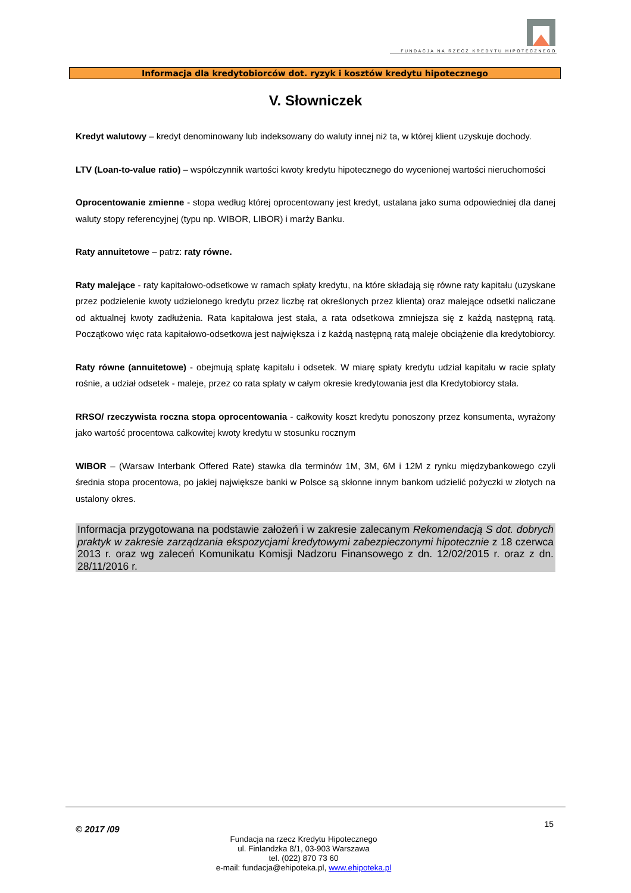FUNDACJA NA RZECZ KREDYTU HIPOTECZNEGO
Informacja dla kredytobiorców dot. ryzyk i kosztów kredytu hipotecznego
V. Słowniczek
Kredyt walutowy – kredyt denominowany lub indeksowany do waluty innej niż ta, w której klient uzyskuje dochody.
LTV (Loan-to-value ratio) – współczynnik wartości kwoty kredytu hipotecznego do wycenionej wartości nieruchomości
Oprocentowanie zmienne - stopa według której oprocentowany jest kredyt, ustalana jako suma odpowiedniej dla danej waluty stopy referencyjnej (typu np. WIBOR, LIBOR) i marży Banku.
Raty annuitetowe – patrz: raty równe.
Raty malejące - raty kapitałowo-odsetkowe w ramach spłaty kredytu, na które składają się równe raty kapitału (uzyskane przez podzielenie kwoty udzielonego kredytu przez liczbę rat określonych przez klienta) oraz malejące odsetki naliczane od aktualnej kwoty zadłużenia. Rata kapitałowa jest stała, a rata odsetkowa zmniejsza się z każdą następną ratą. Początkowo więc rata kapitałowo-odsetkowa jest największa i z każdą następną ratą maleje obciążenie dla kredytobiorcy.
Raty równe (annuitetowe) - obejmują spłatę kapitału i odsetek. W miarę spłaty kredytu udział kapitału w racie spłaty rośnie, a udział odsetek - maleje, przez co rata spłaty w całym okresie kredytowania jest dla Kredytobiorcy stała.
RRSO/ rzeczywista roczna stopa oprocentowania - całkowity koszt kredytu ponoszony przez konsumenta, wyrażony jako wartość procentowa całkowitej kwoty kredytu w stosunku rocznym
WIBOR – (Warsaw Interbank Offered Rate) stawka dla terminów 1M, 3M, 6M i 12M z rynku międzybankowego czyli średnia stopa procentowa, po jakiej największe banki w Polsce są skłonne innym bankom udzielić pożyczki w złotych na ustalony okres.
Informacja przygotowana na podstawie założeń i w zakresie zalecanym Rekomendacją S dot. dobrych praktyk w zakresie zarządzania ekspozycjami kredytowymi zabezpieczonymi hipotecznie z 18 czerwca 2013 r. oraz wg zaleceń Komunikatu Komisji Nadzoru Finansowego z dn. 12/02/2015 r. oraz z dn. 28/11/2016 r.
© 2017 /09 15
Fundacja na rzecz Kredytu Hipotecznego
ul. Finlandzka 8/1, 03-903 Warszawa
tel. (022) 870 73 60
e-mail: fundacja@ehipoteka.pl, www.ehipoteka.pl